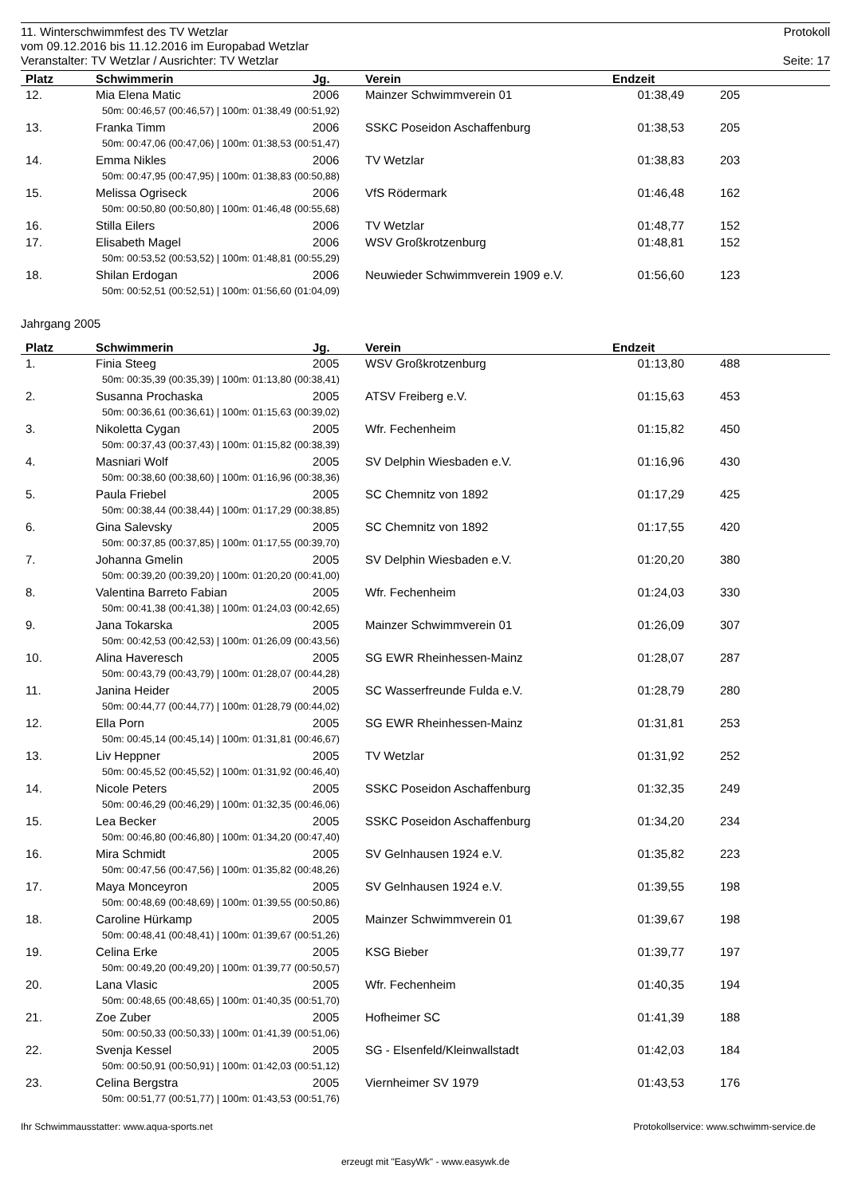11. Winterschwimmfest des TV Wetzlar Protokoll
vom 09.12.2016 bis 11.12.2016 im Europabad Wetzlar
Veranstalter: TV Wetzlar / Ausrichter: TV Wetzlar Seite: 17
| Platz | Schwimmerin | Jg. | Verein | Endzeit | | |
| --- | --- | --- | --- | --- | --- | --- |
| 12. | Mia Elena Matic | 2006 | Mainzer Schwimmverein 01 | 01:38,49 | 205 | |
| 50m: 00:46,57 (00:46,57) / 100m: 01:38,49 (00:51,92) | | | | | | |
| 13. | Franka Timm | 2006 | SSKC Poseidon Aschaffenburg | 01:38,53 | 205 | |
| 50m: 00:47,06 (00:47,06) / 100m: 01:38,53 (00:51,47) | | | | | | |
| 14. | Emma Nikles | 2006 | TV Wetzlar | 01:38,83 | 203 | |
| 50m: 00:47,95 (00:47,95) / 100m: 01:38,83 (00:50,88) | | | | | | |
| 15. | Melissa Ogriseck | 2006 | VfS Rödermark | 01:46,48 | 162 | |
| 50m: 00:50,80 (00:50,80) / 100m: 01:46,48 (00:55,68) | | | | | | |
| 16. | Stilla Eilers | 2006 | TV Wetzlar | 01:48,77 | 152 | |
| 17. | Elisabeth Magel | 2006 | WSV Großkrotzenburg | 01:48,81 | 152 | |
| 50m: 00:53,52 (00:53,52) / 100m: 01:48,81 (00:55,29) | | | | | | |
| 18. | Shilan Erdogan | 2006 | Neuwieder Schwimmverein 1909 e.V. | 01:56,60 | 123 | |
| 50m: 00:52,51 (00:52,51) / 100m: 01:56,60 (01:04,09) | | | | | | |
Jahrgang 2005
| Platz | Schwimmerin | Jg. | Verein | Endzeit | | |
| --- | --- | --- | --- | --- | --- | --- |
| 1. | Finia Steeg | 2005 | WSV Großkrotzenburg | 01:13,80 | 488 | |
| 50m: 00:35,39 (00:35,39) / 100m: 01:13,80 (00:38,41) | | | | | | |
| 2. | Susanna Prochaska | 2005 | ATSV Freiberg e.V. | 01:15,63 | 453 | |
| 50m: 00:36,61 (00:36,61) / 100m: 01:15,63 (00:39,02) | | | | | | |
| 3. | Nikoletta Cygan | 2005 | Wfr. Fechenheim | 01:15,82 | 450 | |
| 50m: 00:37,43 (00:37,43) / 100m: 01:15,82 (00:38,39) | | | | | | |
| 4. | Masniari Wolf | 2005 | SV Delphin Wiesbaden e.V. | 01:16,96 | 430 | |
| 50m: 00:38,60 (00:38,60) / 100m: 01:16,96 (00:38,36) | | | | | | |
| 5. | Paula Friebel | 2005 | SC Chemnitz von 1892 | 01:17,29 | 425 | |
| 50m: 00:38,44 (00:38,44) / 100m: 01:17,29 (00:38,85) | | | | | | |
| 6. | Gina Salevsky | 2005 | SC Chemnitz von 1892 | 01:17,55 | 420 | |
| 50m: 00:37,85 (00:37,85) / 100m: 01:17,55 (00:39,70) | | | | | | |
| 7. | Johanna Gmelin | 2005 | SV Delphin Wiesbaden e.V. | 01:20,20 | 380 | |
| 50m: 00:39,20 (00:39,20) / 100m: 01:20,20 (00:41,00) | | | | | | |
| 8. | Valentina Barreto Fabian | 2005 | Wfr. Fechenheim | 01:24,03 | 330 | |
| 50m: 00:41,38 (00:41,38) / 100m: 01:24,03 (00:42,65) | | | | | | |
| 9. | Jana Tokarska | 2005 | Mainzer Schwimmverein 01 | 01:26,09 | 307 | |
| 50m: 00:42,53 (00:42,53) / 100m: 01:26,09 (00:43,56) | | | | | | |
| 10. | Alina Haveresch | 2005 | SG EWR Rheinhessen-Mainz | 01:28,07 | 287 | |
| 50m: 00:43,79 (00:43,79) / 100m: 01:28,07 (00:44,28) | | | | | | |
| 11. | Janina Heider | 2005 | SC Wasserfreunde Fulda e.V. | 01:28,79 | 280 | |
| 50m: 00:44,77 (00:44,77) / 100m: 01:28,79 (00:44,02) | | | | | | |
| 12. | Ella Porn | 2005 | SG EWR Rheinhessen-Mainz | 01:31,81 | 253 | |
| 50m: 00:45,14 (00:45,14) / 100m: 01:31,81 (00:46,67) | | | | | | |
| 13. | Liv Heppner | 2005 | TV Wetzlar | 01:31,92 | 252 | |
| 50m: 00:45,52 (00:45,52) / 100m: 01:31,92 (00:46,40) | | | | | | |
| 14. | Nicole Peters | 2005 | SSKC Poseidon Aschaffenburg | 01:32,35 | 249 | |
| 50m: 00:46,29 (00:46,29) / 100m: 01:32,35 (00:46,06) | | | | | | |
| 15. | Lea Becker | 2005 | SSKC Poseidon Aschaffenburg | 01:34,20 | 234 | |
| 50m: 00:46,80 (00:46,80) / 100m: 01:34,20 (00:47,40) | | | | | | |
| 16. | Mira Schmidt | 2005 | SV Gelnhausen 1924 e.V. | 01:35,82 | 223 | |
| 50m: 00:47,56 (00:47,56) / 100m: 01:35,82 (00:48,26) | | | | | | |
| 17. | Maya Monceyron | 2005 | SV Gelnhausen 1924 e.V. | 01:39,55 | 198 | |
| 50m: 00:48,69 (00:48,69) / 100m: 01:39,55 (00:50,86) | | | | | | |
| 18. | Caroline Hürkamp | 2005 | Mainzer Schwimmverein 01 | 01:39,67 | 198 | |
| 50m: 00:48,41 (00:48,41) / 100m: 01:39,67 (00:51,26) | | | | | | |
| 19. | Celina Erke | 2005 | KSG Bieber | 01:39,77 | 197 | |
| 50m: 00:49,20 (00:49,20) / 100m: 01:39,77 (00:50,57) | | | | | | |
| 20. | Lana Vlasic | 2005 | Wfr. Fechenheim | 01:40,35 | 194 | |
| 50m: 00:48,65 (00:48,65) / 100m: 01:40,35 (00:51,70) | | | | | | |
| 21. | Zoe Zuber | 2005 | Hofheimer SC | 01:41,39 | 188 | |
| 50m: 00:50,33 (00:50,33) / 100m: 01:41,39 (00:51,06) | | | | | | |
| 22. | Svenja Kessel | 2005 | SG - Elsenfeld/Kleinwallstadt | 01:42,03 | 184 | |
| 50m: 00:50,91 (00:50,91) / 100m: 01:42,03 (00:51,12) | | | | | | |
| 23. | Celina Bergstra | 2005 | Viernheimer SV 1979 | 01:43,53 | 176 | |
| 50m: 00:51,77 (00:51,77) / 100m: 01:43,53 (00:51,76) | | | | | | |
Ihr Schwimmausstatter: www.aqua-sports.net Protokollservice: www.schwimm-service.de
erzeugt mit "EasyWk" - www.easywk.de